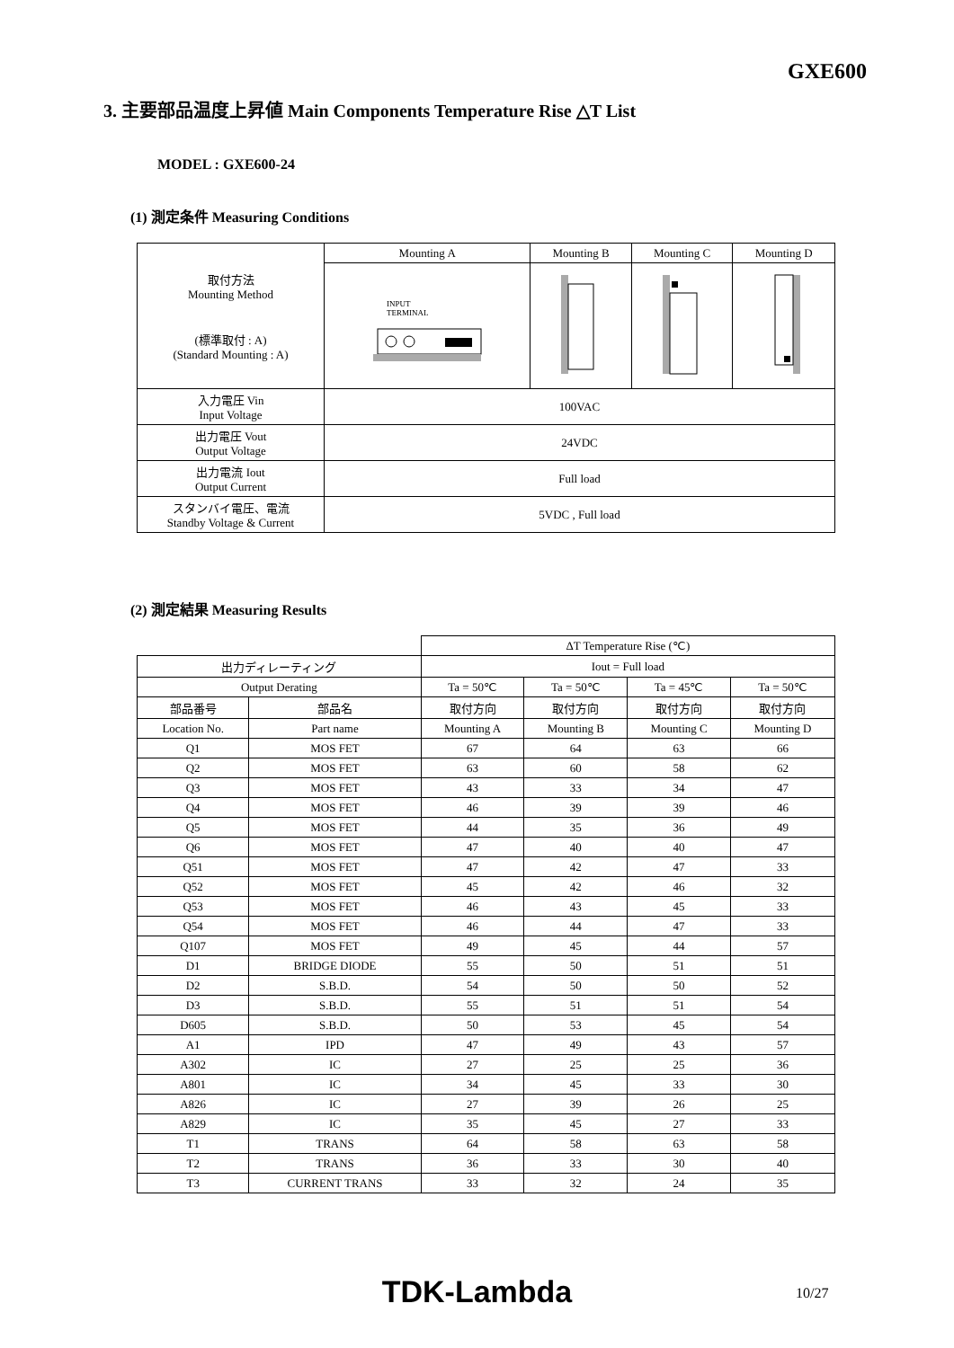GXE600
3. 主要部品温度上昇値 Main Components Temperature Rise △T List
MODEL : GXE600-24
(1) 測定条件 Measuring Conditions
| 取付方法 Mounting Method (標準取付 : A) (Standard Mounting : A) | Mounting A | Mounting B | Mounting C | Mounting D |
| | INPUT TERMINAL | | | |
| 入力電圧 Vin Input Voltage | 100VAC | | | |
| 出力電圧 Vout Output Voltage | 24VDC | | | |
| 出力電流 Iout Output Current | Full load | | | |
| スタンバイ電圧、電流 Standby Voltage & Current | 5VDC , Full load | | | |
(2) 測定結果 Measuring Results
| | | ΔT Temperature Rise (℃) | | | |
| 出力ディレーティング | | Iout = Full load | | | |
| Output Derating | | Ta = 50℃ | Ta = 50℃ | Ta = 45℃ | Ta = 50℃ |
| 部品番号 | 部品名 | 取付方向 | 取付方向 | 取付方向 | 取付方向 |
| Location No. | Part name | Mounting A | Mounting B | Mounting C | Mounting D |
| Q1 | MOS FET | 67 | 64 | 63 | 66 |
| Q2 | MOS FET | 63 | 60 | 58 | 62 |
| Q3 | MOS FET | 43 | 33 | 34 | 47 |
| Q4 | MOS FET | 46 | 39 | 39 | 46 |
| Q5 | MOS FET | 44 | 35 | 36 | 49 |
| Q6 | MOS FET | 47 | 40 | 40 | 47 |
| Q51 | MOS FET | 47 | 42 | 47 | 33 |
| Q52 | MOS FET | 45 | 42 | 46 | 32 |
| Q53 | MOS FET | 46 | 43 | 45 | 33 |
| Q54 | MOS FET | 46 | 44 | 47 | 33 |
| Q107 | MOS FET | 49 | 45 | 44 | 57 |
| D1 | BRIDGE DIODE | 55 | 50 | 51 | 51 |
| D2 | S.B.D. | 54 | 50 | 50 | 52 |
| D3 | S.B.D. | 55 | 51 | 51 | 54 |
| D605 | S.B.D. | 50 | 53 | 45 | 54 |
| A1 | IPD | 47 | 49 | 43 | 57 |
| A302 | IC | 27 | 25 | 25 | 36 |
| A801 | IC | 34 | 45 | 33 | 30 |
| A826 | IC | 27 | 39 | 26 | 25 |
| A829 | IC | 35 | 45 | 27 | 33 |
| T1 | TRANS | 64 | 58 | 63 | 58 |
| T2 | TRANS | 36 | 33 | 30 | 40 |
| T3 | CURRENT TRANS | 33 | 32 | 24 | 35 |
TDK-Lambda 10/27